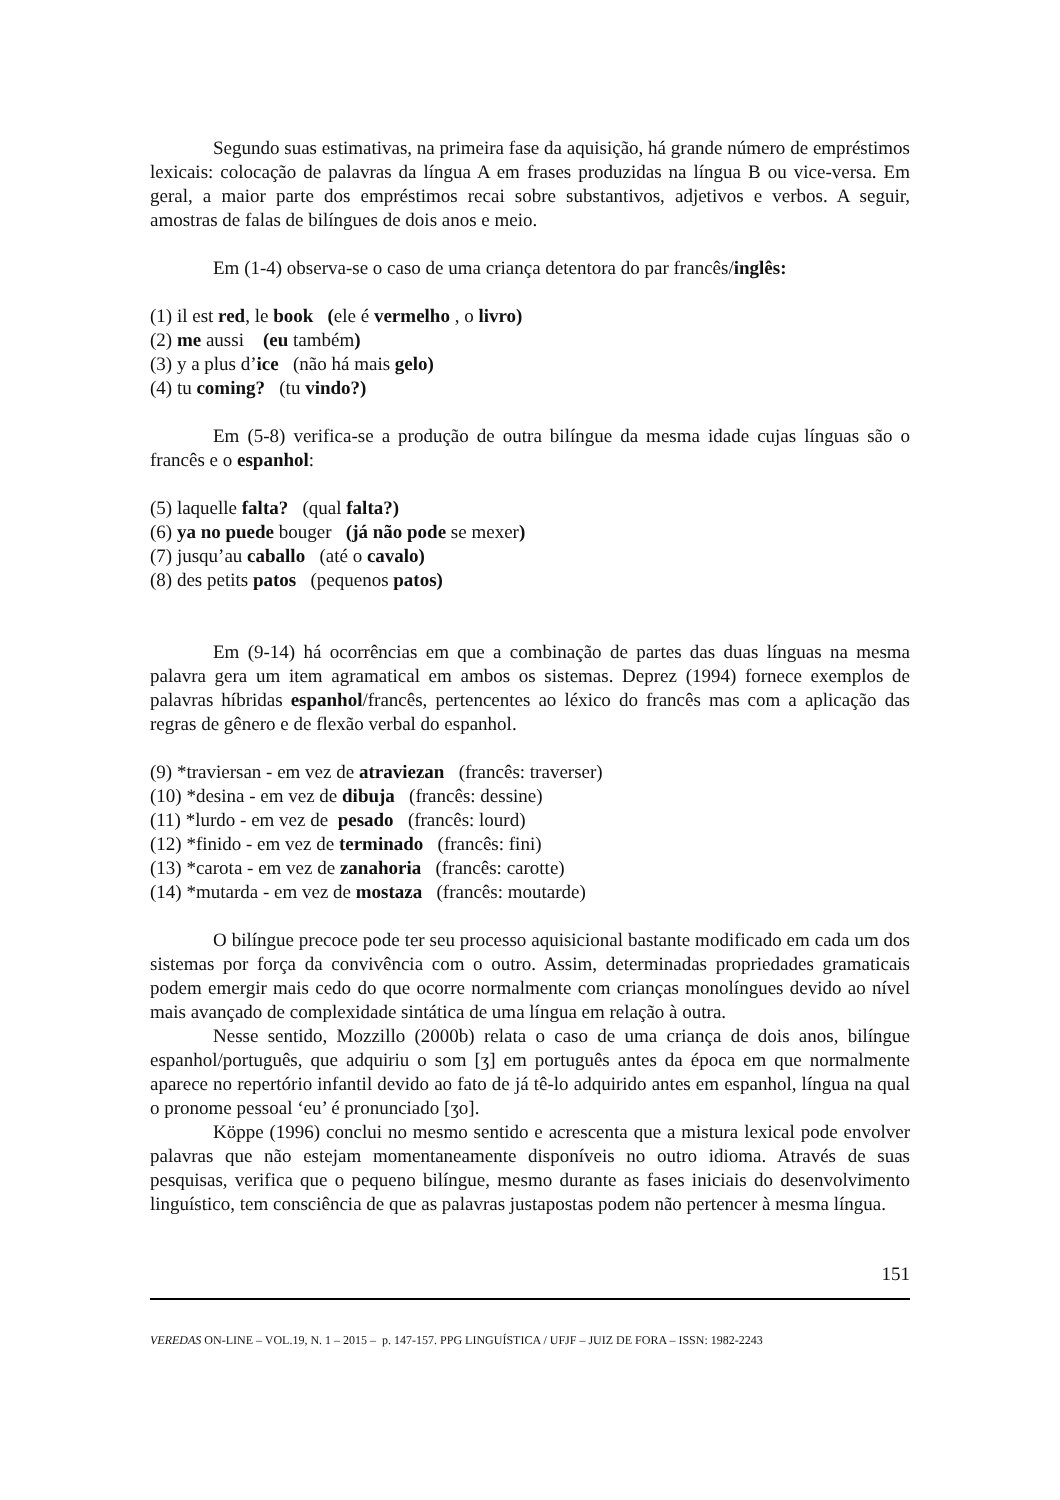Segundo suas estimativas, na primeira fase da aquisição, há grande número de empréstimos lexicais: colocação de palavras da língua A em frases produzidas na língua B ou vice-versa. Em geral, a maior parte dos empréstimos recai sobre substantivos, adjetivos e verbos. A seguir, amostras de falas de bilíngues de dois anos e meio.
Em (1-4) observa-se o caso de uma criança detentora do par francês/inglês:
(1) il est red, le book (ele é vermelho , o livro)
(2) me aussi (eu também)
(3) y a plus d’ice (não há mais gelo)
(4) tu coming? (tu vindo?)
Em (5-8) verifica-se a produção de outra bilíngue da mesma idade cujas línguas são o francês e o espanhol:
(5) laquelle falta? (qual falta?)
(6) ya no puede bouger (já não pode se mexer)
(7) jusqu’au caballo (até o cavalo)
(8) des petits patos (pequenos patos)
Em (9-14) há ocorrências em que a combinação de partes das duas línguas na mesma palavra gera um item agramatical em ambos os sistemas. Deprez (1994) fornece exemplos de palavras híbridas espanhol/francês, pertencentes ao léxico do francês mas com a aplicação das regras de gênero e de flexão verbal do espanhol.
(9) *traviersan - em vez de atraviezan (francês: traverser)
(10) *desina - em vez de dibuja (francês: dessine)
(11) *lurdo - em vez de pesado (francês: lourd)
(12) *finido - em vez de terminado (francês: fini)
(13) *carota - em vez de zanahoria (francês: carotte)
(14) *mutarda - em vez de mostaza (francês: moutarde)
O bilíngue precoce pode ter seu processo aquisicional bastante modificado em cada um dos sistemas por força da convivência com o outro. Assim, determinadas propriedades gramaticais podem emergir mais cedo do que ocorre normalmente com crianças monolíngues devido ao nível mais avançado de complexidade sintática de uma língua em relação à outra.
Nesse sentido, Mozzillo (2000b) relata o caso de uma criança de dois anos, bilíngue espanhol/português, que adquiriu o som [ʒ] em português antes da época em que normalmente aparece no repertório infantil devido ao fato de já tê-lo adquirido antes em espanhol, língua na qual o pronome pessoal ‘eu’ é pronunciado [ʒo].
Köppe (1996) conclui no mesmo sentido e acrescenta que a mistura lexical pode envolver palavras que não estejam momentaneamente disponíveis no outro idioma. Através de suas pesquisas, verifica que o pequeno bilíngue, mesmo durante as fases iniciais do desenvolvimento linguístico, tem consciência de que as palavras justapostas podem não pertencer à mesma língua.
151
VEREDAS ON-LINE – VOL.19, N. 1 – 2015 – p. 147-157. PPG LINGUÍSTICA / UFJF – JUIZ DE FORA – ISSN: 1982-2243